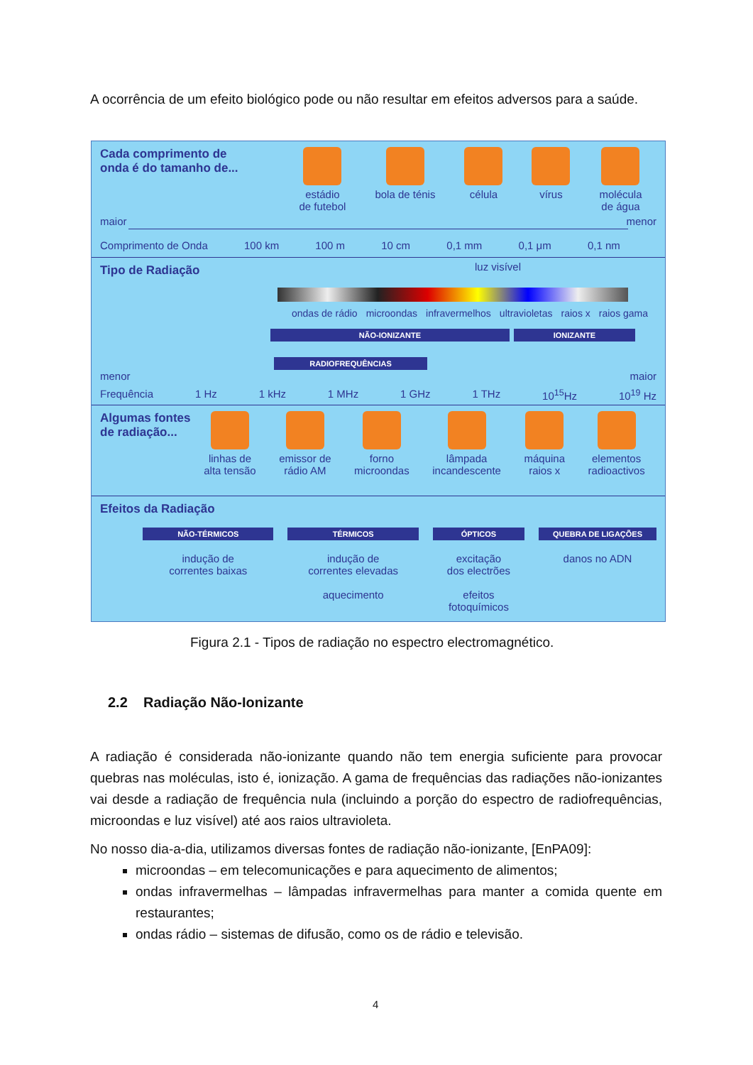A ocorrência de um efeito biológico pode ou não resultar em efeitos adversos para a saúde.
Cada comprimento de
onda é do tamanho de...
estádio
de futebol
bola de ténis célula vírus molécula
de água
maior menor
Comprimento de Onda 100 km 100 m 10 cm 0,1 mm 0,1 μm 0,1 nm
Tipo de Radiação
luz visível
ondas de rádio microondas infravermelhos ultravioletas raios x raios gama
NÃO-IONIZANTE IONIZANTE
RADIOFREQUÊNCIAS
menor maior
Frequência 1 Hz 1 kHz 1 MHz 1 GHz 1 THz 10<sup>15</sup>Hz 10<sup>19</sup> Hz
Algumas fontes
de radiação...
linhas de
alta tensão
emissor de
rádio AM
forno
microondas
lâmpada
incandescente
máquina
raios x
elementos
radioactivos
Efeitos da Radiação
NÃO-TÉRMICOS
indução de
correntes baixas
TÉRMICOS
indução de
correntes elevadas
aquecimento
ÓPTICOS
excitação
dos electrões
efeitos
fotoquímicos
QUEBRA DE LIGAÇÕES
danos no ADN
Figura 2.1 - Tipos de radiação no espectro electromagnético.
2.2 Radiação Não-Ionizante
A radiação é considerada não-ionizante quando não tem energia suficiente para provocar quebras nas moléculas, isto é, ionização. A gama de frequências das radiações não-ionizantes vai desde a radiação de frequência nula (incluindo a porção do espectro de radiofrequências, microondas e luz visível) até aos raios ultravioleta.
No nosso dia-a-dia, utilizamos diversas fontes de radiação não-ionizante, [EnPA09]:
microondas – em telecomunicações e para aquecimento de alimentos;
ondas infravermelhas – lâmpadas infravermelhas para manter a comida quente em restaurantes;
ondas rádio – sistemas de difusão, como os de rádio e televisão.
4